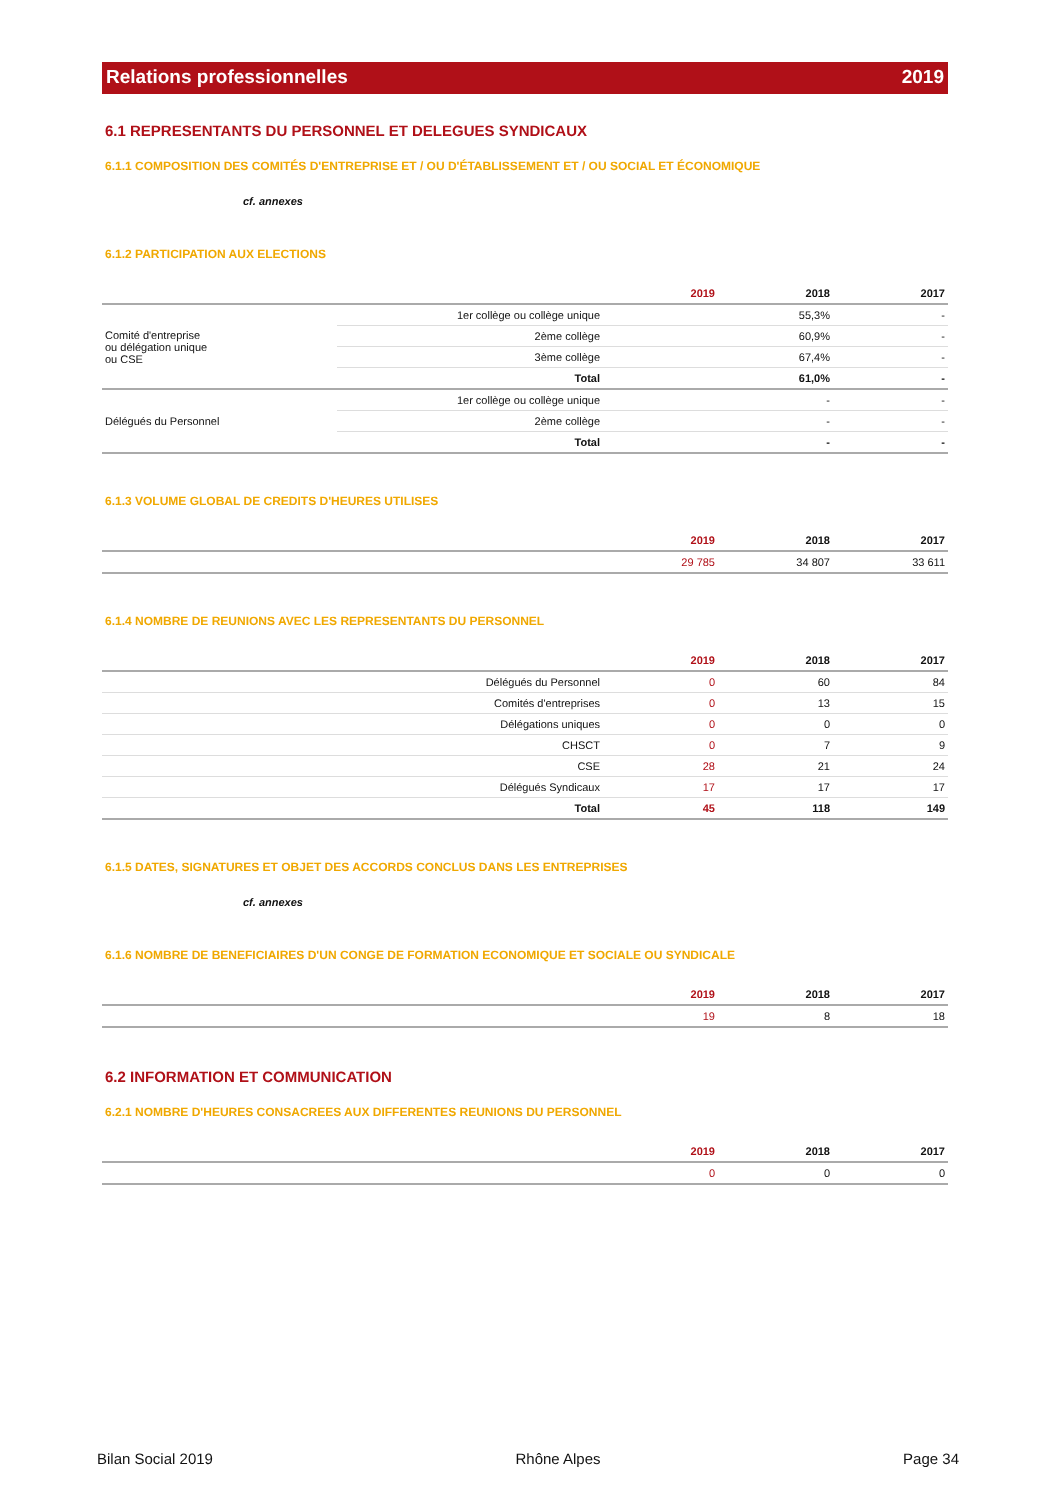Relations professionnelles 2019
6.1 REPRESENTANTS DU PERSONNEL ET DELEGUES SYNDICAUX
6.1.1 COMPOSITION DES COMITÉS D'ENTREPRISE ET / OU D'ÉTABLISSEMENT ET / OU SOCIAL ET ÉCONOMIQUE
cf. annexes
6.1.2 PARTICIPATION AUX ELECTIONS
| | | 2019 | 2018 | 2017 |
| --- | --- | --- | --- | --- |
| Comité d'entreprise ou délégation unique ou CSE | 1er collège ou collège unique | | 55,3% | - |
| | 2ème collège | | 60,9% | - |
| | 3ème collège | | 67,4% | - |
| | Total | | 61,0% | - |
| Délégués du Personnel | 1er collège ou collège unique | | - | - |
| | 2ème collège | | - | - |
| | Total | | - | - |
6.1.3 VOLUME GLOBAL DE CREDITS D'HEURES UTILISES
| | 2019 | 2018 | 2017 |
| --- | --- | --- | --- |
| | 29 785 | 34 807 | 33 611 |
6.1.4 NOMBRE DE REUNIONS AVEC LES REPRESENTANTS DU PERSONNEL
| | | 2019 | 2018 | 2017 |
| --- | --- | --- | --- | --- |
| | Délégués du Personnel | 0 | 60 | 84 |
| | Comités d'entreprises | 0 | 13 | 15 |
| | Délégations uniques | 0 | 0 | 0 |
| | CHSCT | 0 | 7 | 9 |
| | CSE | 28 | 21 | 24 |
| | Délégués Syndicaux | 17 | 17 | 17 |
| | Total | 45 | 118 | 149 |
6.1.5 DATES, SIGNATURES ET OBJET DES ACCORDS CONCLUS DANS LES ENTREPRISES
cf. annexes
6.1.6 NOMBRE DE BENEFICIAIRES D'UN CONGE DE FORMATION ECONOMIQUE ET SOCIALE OU SYNDICALE
| | 2019 | 2018 | 2017 |
| --- | --- | --- | --- |
| | 19 | 8 | 18 |
6.2 INFORMATION ET COMMUNICATION
6.2.1 NOMBRE D'HEURES CONSACREES AUX DIFFERENTES REUNIONS DU PERSONNEL
| | 2019 | 2018 | 2017 |
| --- | --- | --- | --- |
| | 0 | 0 | 0 |
Bilan Social 2019 Rhône Alpes Page 34